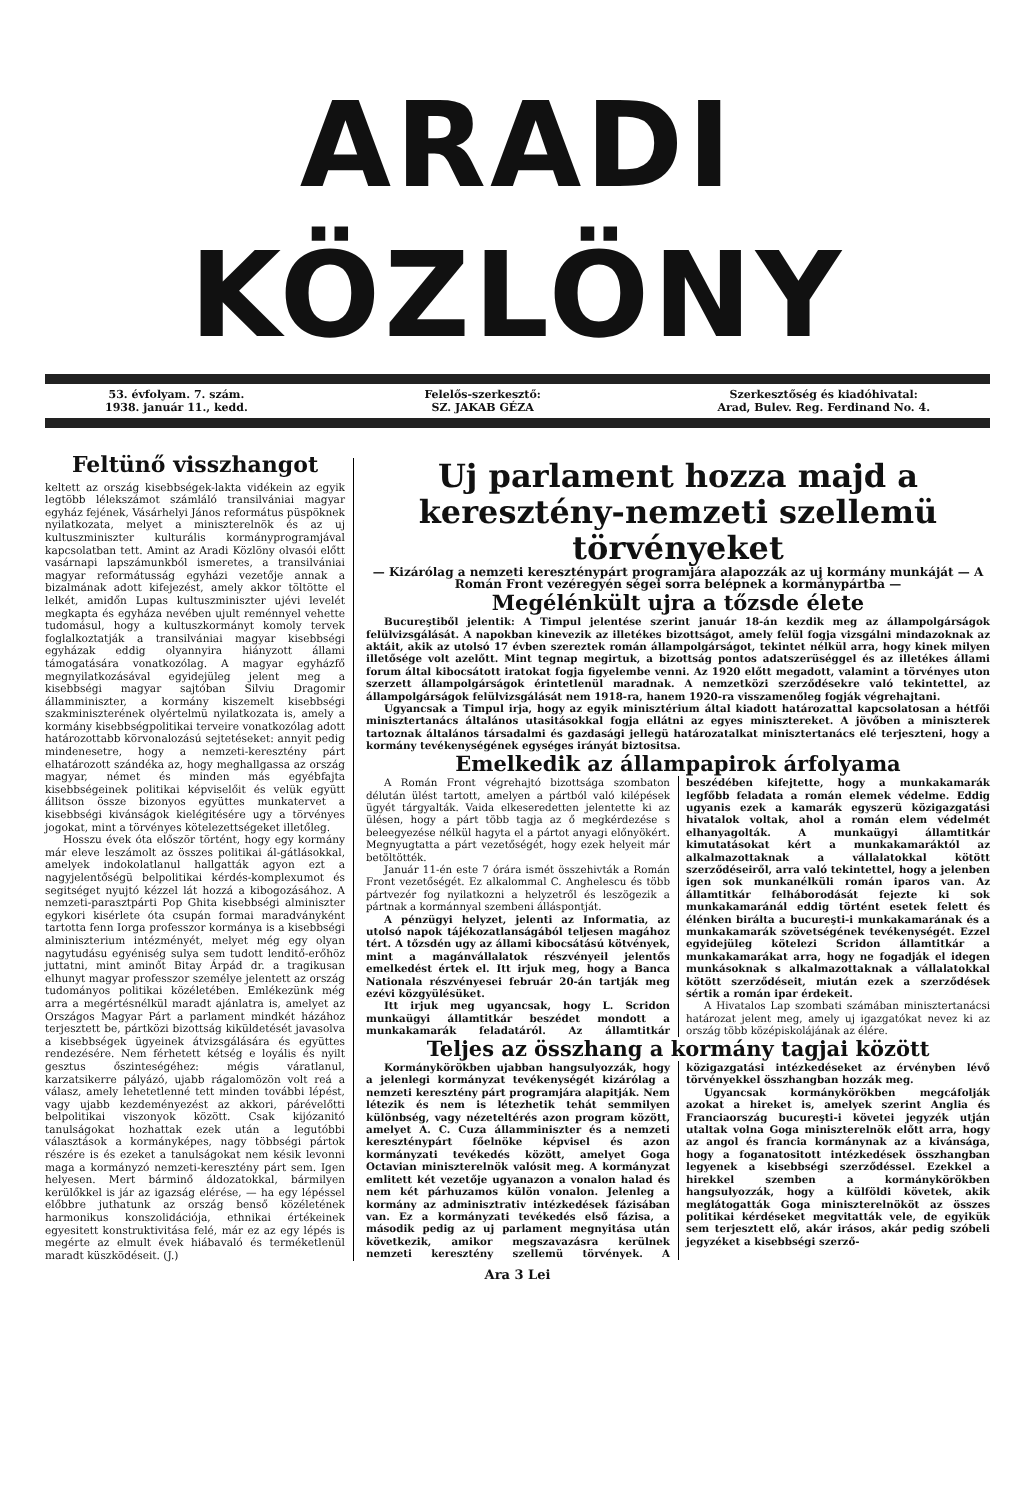ARADI KÖZLÖNY
53. évfolyam. 7. szám.
1938. január 11., kedd.
Felelős-szerkesztő:
SZ. JAKAB GÉZA
Szerkesztőség és kiadóhivatal:
Arad, Bulev. Reg. Ferdinand No. 4.
Feltünő visszhangot
keltett az ország kisebbségek-lakta vidékein az egyik legtöbb lélekszámot számláló transilvániai magyar egyház fejének, Vásárhelyi János református püspöknek nyilatkozata, melyet a miniszterelnök és az uj kultuszminiszter kulturális kormányprogramjával kapcsolatban tett. Amint az Aradi Közlöny olvasói előtt vasárnapi lapszámunkból ismeretes, a transilvániai magyar reformátusság egyházi vezetője annak a bizalmának adott kifejezést, amely akkor töltötte el lelkét, amidőn Lupas kultuszminiszter ujévi levelét megkapta és egyháza nevében ujult reménnyel vehette tudomásul, hogy a kultuszkormányt komoly tervek foglalkoztatják a transilvániai magyar kisebbségi egyházak eddig olyannyira hiányzott állami támogatására vonatkozólag. A magyar egyházfő megnyilatkozásával egyidejüleg jelent meg a kisebbségi magyar sajtóban Silviu Dragomir államminiszter, a kormány kiszemelt kisebbségi szakminiszterének olyértelmü nyilatkozata is, amely a kormány kisebbségpolitikai terveire vonatkozólag adott határozottabb körvonalozású sejtetéseket: annyit pedig mindenesetre, hogy a nemzeti-keresztény párt elhatározott szándéka az, hogy meghallgassa az ország magyar, német és minden más egyébfajta kisebbségeinek politikai képviselőit és velük együtt állitson össze bizonyos együttes munkatervet a kisebbségi kivánságok kielégitésére ugy a törvényes jogokat, mint a törvényes kötelezettségeket illetőleg.
Hosszu évek óta először történt, hogy egy kormány már eleve leszámolt az összes politikai ál-gátlásokkal, amelyek indokolatlanul hallgatták agyon ezt a nagyjelentőségü belpolitikai kérdés-komplexumot és segitséget nyujtó kézzel lát hozzá a kibogozásához. A nemzeti-parasztpárti Pop Ghita kisebbségi alminiszter egykori kisérlete óta csupán formai maradványként tartotta fenn Iorga professzor kormánya is a kisebbségi alminiszterium intézményét, melyet még egy olyan nagytudásu egyéniség sulya sem tudott lenditő-erőhöz juttatni, mint aminőt Bitay Árpád dr. a tragikusan elhunyt magyar professzor személye jelentett az ország tudományos politikai közéletében. Emlékezünk még arra a megértésnélkül maradt ajánlatra is, amelyet az Országos Magyar Párt a parlament mindkét házához terjesztett be, pártközi bizottság kiküldetését javasolva a kisebbségek ügyeinek átvizsgálására és együttes rendezésére. Nem férhetett kétség e loyális és nyilt gesztus őszinteségéhez: mégis váratlanul, karzatsikerre pályázó, ujabb rágalomözön volt reá a válasz, amely lehetetlenné tett minden további lépést, vagy ujabb kezdeményezést az akkori, párévelőtti belpolitikai viszonyok között. Csak kijózanitó tanulságokat hozhattak ezek után a legutóbbi választások a kormányképes, nagy többségi pártok részére is és ezeket a tanulságokat nem késik levonni maga a kormányzó nemzeti-keresztény párt sem. Igen helyesen. Mert bárminő áldozatokkal, bármilyen kerülőkkel is jár az igazság elérése, — ha egy lépéssel előbbre juthatunk az ország benső közéletének harmonikus konszolidációja, ethnikai értékeinek egyesitett konstruktivitása felé, már ez az egy lépés is megérte az elmult évek hiábavaló és terméketlenül maradt küszködéseit. (J.)
Uj parlament hozza majd a keresztény-nemzeti szellemü törvényeket
— Kizárólag a nemzeti kereszténypárt programjára alapozzák az uj kormány munkáját — A Román Front vezéregyén ségei sorra belépnek a kormánypártba —
Megélénkült ujra a tőzsde élete
Bucureştiből jelentik: A Timpul jelentése szerint január 18-án kezdik meg az állampolgárságok felülvizsgálását. A napokban kinevezik az illetékes bizottságot, amely felül fogja vizsgálni mindazoknak az aktáit, akik az utolsó 17 évben szereztek román állampolgárságot, tekintet nélkül arra, hogy kinek milyen illetősége volt azelőtt. Mint tegnap megirtuk, a bizottság pontos adatszerüséggel és az illetékes állami forum által kibocsátott iratokat fogja figyelembe venni. Az 1920 előtt megadott, valamint a törvényes uton szerzett állampolgárságok érintetlenül maradnak. A nemzetközi szerződésekre való tekintettel, az állampolgárságok felülvizsgálását nem 1918-ra, hanem 1920-ra visszamenőleg fogják végrehajtani.
Ugyancsak a Timpul irja, hogy az egyik minisztérium által kiadott határozattal kapcsolatosan a hétfői minisztertanács általános utasitásokkal fogja ellátni az egyes minisztereket. A jövőben a miniszterek tartoznak általános társadalmi és gazdasági jellegü határozatalkat minisztertanács elé terjeszteni, hogy a kormány tevékenységének egységes irányát biztositsa.
Emelkedik az állampapirok árfolyama
A Román Front végrehajtó bizottsága szombaton délután ülést tartott, amelyen a pártból való kilépések ügyét tárgyalták. Vaida elkeseredetten jelentette ki az ülésen, hogy a párt több tagja az ő megkérdezése s beleegyezése nélkül hagyta el a pártot anyagi előnyökért. Megnyugtatta a párt vezetőségét, hogy ezek helyeit már betöltötték.
Január 11-én este 7 órára ismét összehivták a Román Front vezetőségét. Ez alkalommal C. Anghelescu és több pártvezér fog nyilatkozni a helyzetről és leszögezik a pártnak a kormánnyal szembeni álláspontját.
A pénzügyi helyzet, jelenti az Informatia, az utolsó napok tájékozatlanságából teljesen magához tért. A tőzsdén ugy az állami kibocsátású kötvények, mint a magánvállalatok részvényeil jelentős emelkedést értek el. Itt irjuk meg, hogy a Banca Nationala részvényesei február 20-án tartják meg ezévi közgyülésüket.
Itt irjuk meg ugyancsak, hogy L. Scridon munkaügyi államtitkár beszédet mondott a munkakamarák feladatáról. Az államtitkár beszédében kifejtette, hogy a munkakamarák legfőbb feladata a román elemek védelme. Eddig ugyanis ezek a kamarák egyszerü közigazgatási hivatalok voltak, ahol a román elem védelmét elhanyagolták. A munkaügyi államtitkár kimutatásokat kért a munkakamaráktól az alkalmazottaknak a vállalatokkal kötött szerződéseiről, arra való tekintettel, hogy a jelenben igen sok munkanélküli román iparos van. Az államtitkár felháborodását fejezte ki sok munkakamaránál eddig történt esetek felett és élénken birálta a bucureşti-i munkakamarának és a munkakamarák szövetségének tevékenységét. Ezzel egyidejüleg kötelezi Scridon államtitkár a munkakamarákat arra, hogy ne fogadják el idegen munkásoknak s alkalmazottaknak a vállalatokkal kötött szerződéseit, miután ezek a szerződések sértik a román ipar érdekeit.
A Hivatalos Lap szombati számában minisztertanácsi határozat jelent meg, amely uj igazgatókat nevez ki az ország több középiskolájának az élére.
Teljes az összhang a kormány tagjai között
Kormánykörökben ujabban hangsulyozzák, hogy a jelenlegi kormányzat tevékenységét kizárólag a nemzeti keresztény párt programjára alapitják. Nem létezik és nem is létezhetik tehát semmilyen különbség, vagy nézeteltérés azon program között, amelyet A. C. Cuza államminiszter és a nemzeti kereszténypárt főelnöke képvisel és azon kormányzati tevékedés között, amelyet Goga Octavian miniszterelnök valósit meg. A kormányzat emlitett két vezetője ugyanazon a vonalon halad és nem két párhuzamos külön vonalon. Jelenleg a kormány az adminisztrativ intézkedések fázisában van. Ez a kormányzati tevékedés első fázisa, a második pedig az uj parlament megnyitása után következik, amikor megszavazásra kerülnek nemzeti keresztény szellemü törvények. A közigazgatási intézkedéseket az érvényben lévő törvényekkel összhangban hozzák meg.
Ugyancsak kormánykörökben megcáfolják azokat a hireket is, amelyek szerint Anglia és Franciaország bucureşti-i követei jegyzék utján utaltak volna Goga miniszterelnök előtt arra, hogy az angol és francia kormánynak az a kivánsága, hogy a foganatositott intézkedések összhangban legyenek a kisebbségi szerződéssel. Ezekkel a hirekkel szemben a kormánykörökben hangsulyozzák, hogy a külföldi követek, akik meglátogatták Goga miniszterelnököt az összes politikai kérdéseket megvitatták vele, de egyikük sem terjesztett elő, akár irásos, akár pedig szóbeli jegyzéket a kisebbségi szerző-
Ara 3 Lei